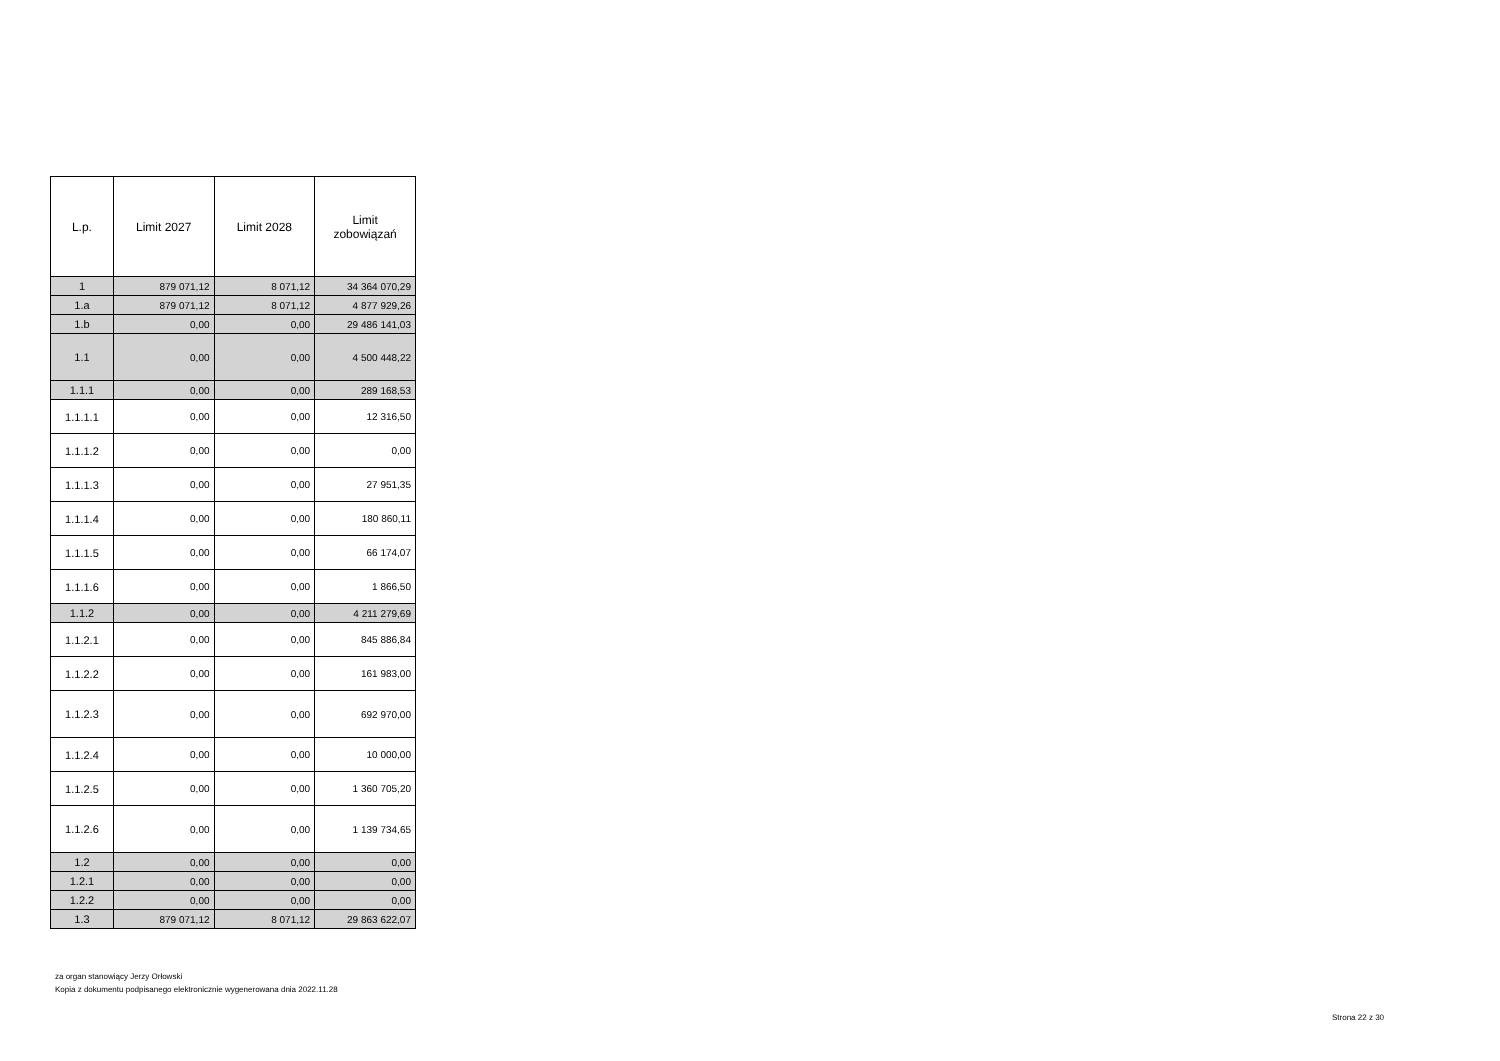| L.p. | Limit 2027 | Limit 2028 | Limit zobowiązań |
| --- | --- | --- | --- |
| 1 | 879 071,12 | 8 071,12 | 34 364 070,29 |
| 1.a | 879 071,12 | 8 071,12 | 4 877 929,26 |
| 1.b | 0,00 | 0,00 | 29 486 141,03 |
| 1.1 | 0,00 | 0,00 | 4 500 448,22 |
| 1.1.1 | 0,00 | 0,00 | 289 168,53 |
| 1.1.1.1 | 0,00 | 0,00 | 12 316,50 |
| 1.1.1.2 | 0,00 | 0,00 | 0,00 |
| 1.1.1.3 | 0,00 | 0,00 | 27 951,35 |
| 1.1.1.4 | 0,00 | 0,00 | 180 860,11 |
| 1.1.1.5 | 0,00 | 0,00 | 66 174,07 |
| 1.1.1.6 | 0,00 | 0,00 | 1 866,50 |
| 1.1.2 | 0,00 | 0,00 | 4 211 279,69 |
| 1.1.2.1 | 0,00 | 0,00 | 845 886,84 |
| 1.1.2.2 | 0,00 | 0,00 | 161 983,00 |
| 1.1.2.3 | 0,00 | 0,00 | 692 970,00 |
| 1.1.2.4 | 0,00 | 0,00 | 10 000,00 |
| 1.1.2.5 | 0,00 | 0,00 | 1 360 705,20 |
| 1.1.2.6 | 0,00 | 0,00 | 1 139 734,65 |
| 1.2 | 0,00 | 0,00 | 0,00 |
| 1.2.1 | 0,00 | 0,00 | 0,00 |
| 1.2.2 | 0,00 | 0,00 | 0,00 |
| 1.3 | 879 071,12 | 8 071,12 | 29 863 622,07 |
za organ stanowiący Jerzy Orłowski
Kopia z dokumentu podpisanego elektronicznie wygenerowana dnia 2022.11.28
Strona 22 z 30